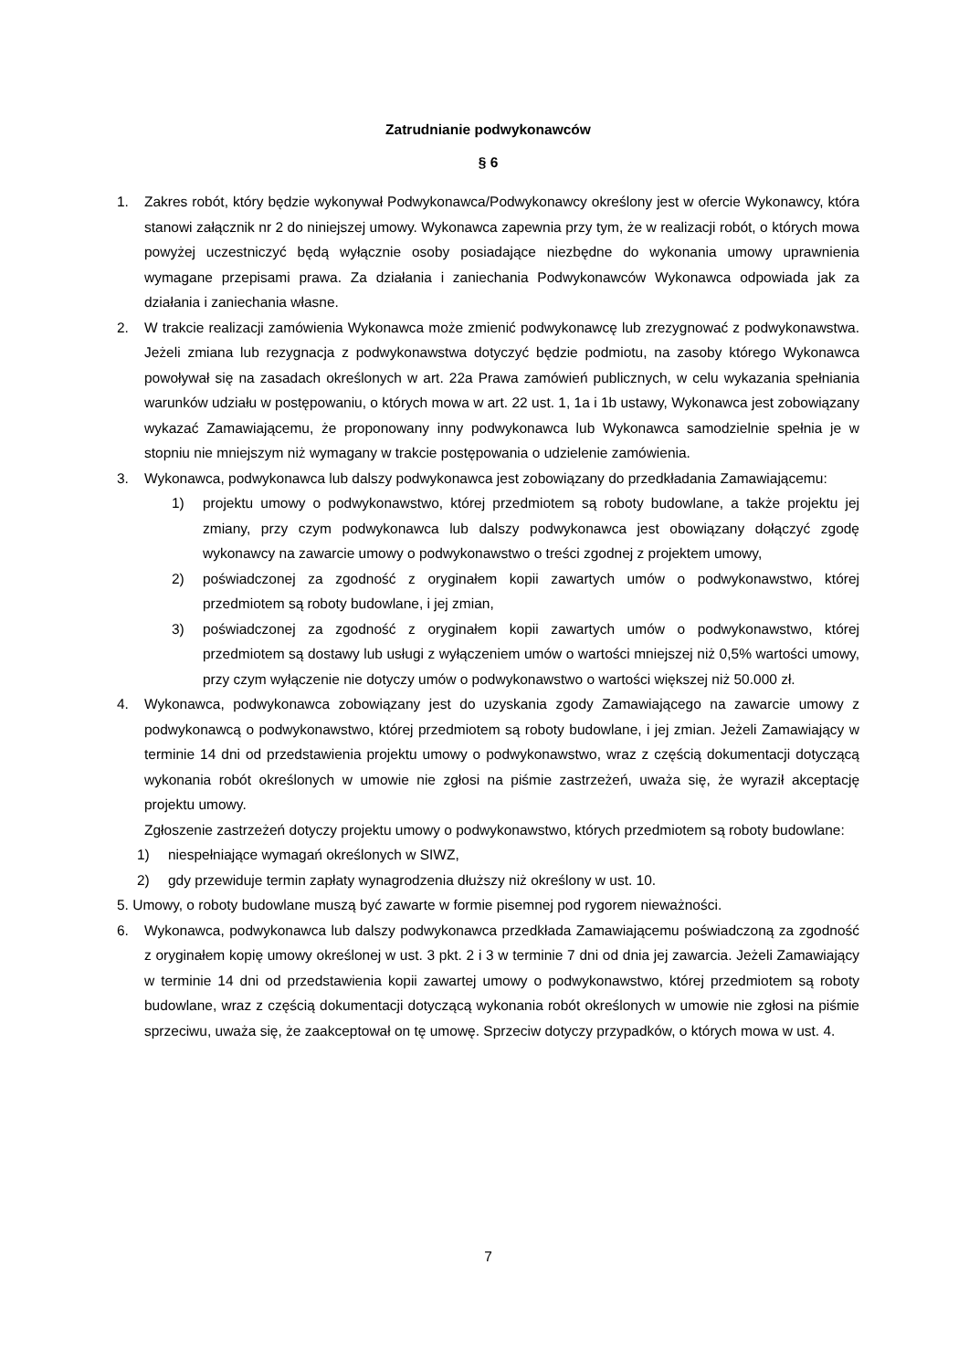Zatrudnianie podwykonawców
§ 6
1. Zakres robót, który będzie wykonywał Podwykonawca/Podwykonawcy określony jest w ofercie Wykonawcy, która stanowi załącznik nr 2 do niniejszej umowy. Wykonawca zapewnia przy tym, że w realizacji robót, o których mowa powyżej uczestniczyć będą wyłącznie osoby posiadające niezbędne do wykonania umowy uprawnienia wymagane przepisami prawa. Za działania i zaniechania Podwykonawców Wykonawca odpowiada jak za działania i zaniechania własne.
2. W trakcie realizacji zamówienia Wykonawca może zmienić podwykonawcę lub zrezygnować z podwykonawstwa. Jeżeli zmiana lub rezygnacja z podwykonawstwa dotyczyć będzie podmiotu, na zasoby którego Wykonawca powoływał się na zasadach określonych w art. 22a Prawa zamówień publicznych, w celu wykazania spełniania warunków udziału w postępowaniu, o których mowa w art. 22 ust. 1, 1a i 1b ustawy, Wykonawca jest zobowiązany wykazać Zamawiającemu, że proponowany inny podwykonawca lub Wykonawca samodzielnie spełnia je w stopniu nie mniejszym niż wymagany w trakcie postępowania o udzielenie zamówienia.
3. Wykonawca, podwykonawca lub dalszy podwykonawca jest zobowiązany do przedkładania Zamawiającemu:
1) projektu umowy o podwykonawstwo, której przedmiotem są roboty budowlane, a także projektu jej zmiany, przy czym podwykonawca lub dalszy podwykonawca jest obowiązany dołączyć zgodę wykonawcy na zawarcie umowy o podwykonawstwo o treści zgodnej z projektem umowy,
2) poświadczonej za zgodność z oryginałem kopii zawartych umów o podwykonawstwo, której przedmiotem są roboty budowlane, i jej zmian,
3) poświadczonej za zgodność z oryginałem kopii zawartych umów o podwykonawstwo, której przedmiotem są dostawy lub usługi z wyłączeniem umów o wartości mniejszej niż 0,5% wartości umowy, przy czym wyłączenie nie dotyczy umów o podwykonawstwo o wartości większej niż 50.000 zł.
4. Wykonawca, podwykonawca zobowiązany jest do uzyskania zgody Zamawiającego na zawarcie umowy z podwykonawcą o podwykonawstwo, której przedmiotem są roboty budowlane, i jej zmian. Jeżeli Zamawiający w terminie 14 dni od przedstawienia projektu umowy o podwykonawstwo, wraz z częścią dokumentacji dotyczącą wykonania robót określonych w umowie nie zgłosi na piśmie zastrzeżeń, uważa się, że wyraził akceptację projektu umowy.
Zgłoszenie zastrzeżeń dotyczy projektu umowy o podwykonawstwo, których przedmiotem są roboty budowlane:
1) niespełniające wymagań określonych w SIWZ,
2) gdy przewiduje termin zapłaty wynagrodzenia dłuższy niż określony w ust. 10.
5. Umowy, o roboty budowlane muszą być zawarte w formie pisemnej pod rygorem nieważności.
6. Wykonawca, podwykonawca lub dalszy podwykonawca przedkłada Zamawiającemu poświadczoną za zgodność z oryginałem kopię umowy określonej w ust. 3 pkt. 2 i 3 w terminie 7 dni od dnia jej zawarcia. Jeżeli Zamawiający w terminie 14 dni od przedstawienia kopii zawartej umowy o podwykonawstwo, której przedmiotem są roboty budowlane, wraz z częścią dokumentacji dotyczącą wykonania robót określonych w umowie nie zgłosi na piśmie sprzeciwu, uważa się, że zaakceptował on tę umowę. Sprzeciw dotyczy przypadków, o których mowa w ust. 4.
7